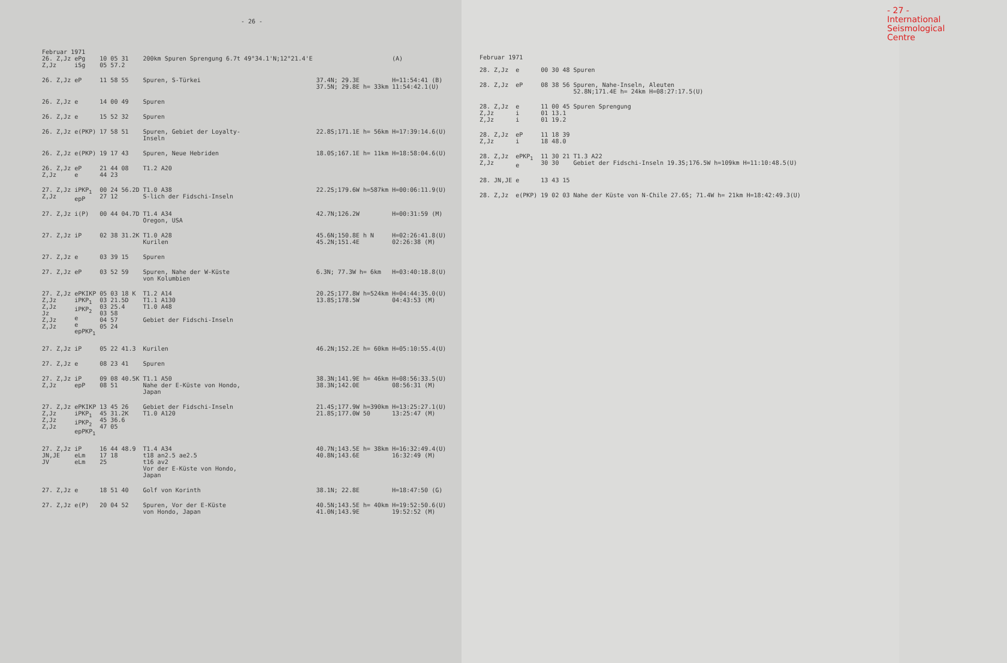- 26 -
Februar 1971
| 26. Z,Jz Z,Jz | ePg iSg | 10 05 31 05 57.2 | 200km Spuren Sprengung 6.7t 49°34.1'N;12°21.4'E | | (A) |
| 26. Z,Jz | eP | 11 58 55 | Spuren, S-Türkei | 37.4N; 29.3E 37.5N; 29.8E h= 33km | H=11:54:41 (B) 11:54:42.1(U) |
| 26. Z,Jz | e | 14 00 49 | Spuren | | |
| 26. Z,Jz | e | 15 52 32 | Spuren | | |
| 26. Z,Jz | e(PKP) | 17 58 51 | Spuren, Gebiet der Loyalty- Inseln | 22.8S;171.1E h= 56km | H=17:39:14.6(U) |
| 26. Z,Jz | e(PKP) | 19 17 43 | Spuren, Neue Hebriden | 18.0S;167.1E h= 11km | H=18:58:04.6(U) |
| 26. Z,Jz Z,Jz | eP e | 21 44 08 44 23 | T1.2 A20 | | |
| 27. Z,Jz Z,Jz | iPKP<sub>1</sub> epP | 00 24 56.2D 27 12 | T1.0 A38 S-lich der Fidschi-Inseln | 22.2S;179.6W h=587km | H=00:06:11.9(U) |
| 27. Z,Jz | i(P) | 00 44 04.7D | T1.4 A34 Oregon, USA | 42.7N;126.2W | H=00:31:59 (M) |
| 27. Z,Jz | iP | 02 38 31.2K | T1.0 A28 Kurilen | 45.6N;150.8E h N 45.2N;151.4E | H=02:26:41.8(U) 02:26:38 (M) |
| 27. Z,Jz | e | 03 39 15 | Spuren | | |
| 27. Z,Jz | eP | 03 52 59 | Spuren, Nahe der W-Küste von Kolumbien | 6.3N; 77.3W h= 6km | H=03:40:18.8(U) |
| 27. Z,Jz Z,Jz Z,Jz Jz Z,Jz Z,Jz | ePKIKP iPKP<sub>1</sub> iPKP<sub>2</sub> e e epPKP<sub>1</sub> | 05 03 18 K 03 21.5D 03 25.4 03 58 04 57 05 24 | T1.2 A14 T1.1 A130 T1.0 A48 Gebiet der Fidschi-Inseln | 20.2S;177.8W h=524km 13.8S;178.5W | H=04:44:35.0(U) 04:43:53 (M) |
| 27. Z,Jz | iP | 05 22 41.3 | Kurilen | 46.2N;152.2E h= 60km | H=05:10:55.4(U) |
| 27. Z,Jz | e | 08 23 41 | Spuren | | |
| 27. Z,Jz Z,Jz | iP epP | 09 08 40.5K 08 51 | T1.1 A50 Nahe der E-Küste von Hondo, Japan | 38.3N;141.9E h= 46km 38.3N;142.0E | H=08:56:33.5(U) 08:56:31 (M) |
| 27. Z,Jz Z,Jz Z,Jz Z,Jz | ePKIKP iPKP<sub>1</sub> iPKP<sub>2</sub> epPKP<sub>1</sub> | 13 45 26 45 31.2K 45 36.6 47 05 | Gebiet der Fidschi-Inseln T1.0 A120 | 21.4S;177.9W h=390km 21.8S;177.0W 50 | H=13:25:27.1(U) 13:25:47 (M) |
| 27. Z,Jz JN,JE JV | iP eLm eLm | 16 44 48.9 17 18 25 | T1.4 A34 t18 an2.5 ae2.5 t16 av2 Vor der E-Küste von Hondo, Japan | 40.7N;143.5E h= 38km 40.8N;143.6E | H=16:32:49.4(U) 16:32:49 (M) |
| 27. Z,Jz | e | 18 51 40 | Golf von Korinth | 38.1N; 22.8E | H=18:47:50 (G) |
| 27. Z,Jz | e(P) | 20 04 52 | Spuren, Vor der E-Küste von Hondo, Japan | 40.5N;143.5E h= 40km 41.0N;143.9E | H=19:52:50.6(U) 19:52:52 (M) |
- 27 -
International
Seismological
Centre
Februar 1971
| 28. Z,Jz | e | 00 30 48 | Spuren |
| 28. Z,Jz | eP | 08 38 56 | Spuren, Nahe-Inseln, Aleuten 52.8N;171.4E h= 24km H=08:27:17.5(U) |
| 28. Z,Jz Z,Jz Z,Jz | e i i | 11 00 45 01 13.1 01 19.2 | Spuren Sprengung |
| 28. Z,Jz Z,Jz | eP i | 11 18 39 18 48.0 | |
| 28. Z,Jz Z,Jz | ePKP<sub>1</sub> e | 11 30 21 30 30 | T1.3 A22 Gebiet der Fidschi-Inseln 19.3S;176.5W h=109km H=11:10:48.5(U) |
| 28. JN,JE | e | 13 43 15 | |
| 28. Z,Jz | e(PKP) | 19 02 03 | Nahe der Küste von N-Chile 27.6S; 71.4W h= 21km H=18:42:49.3(U) |